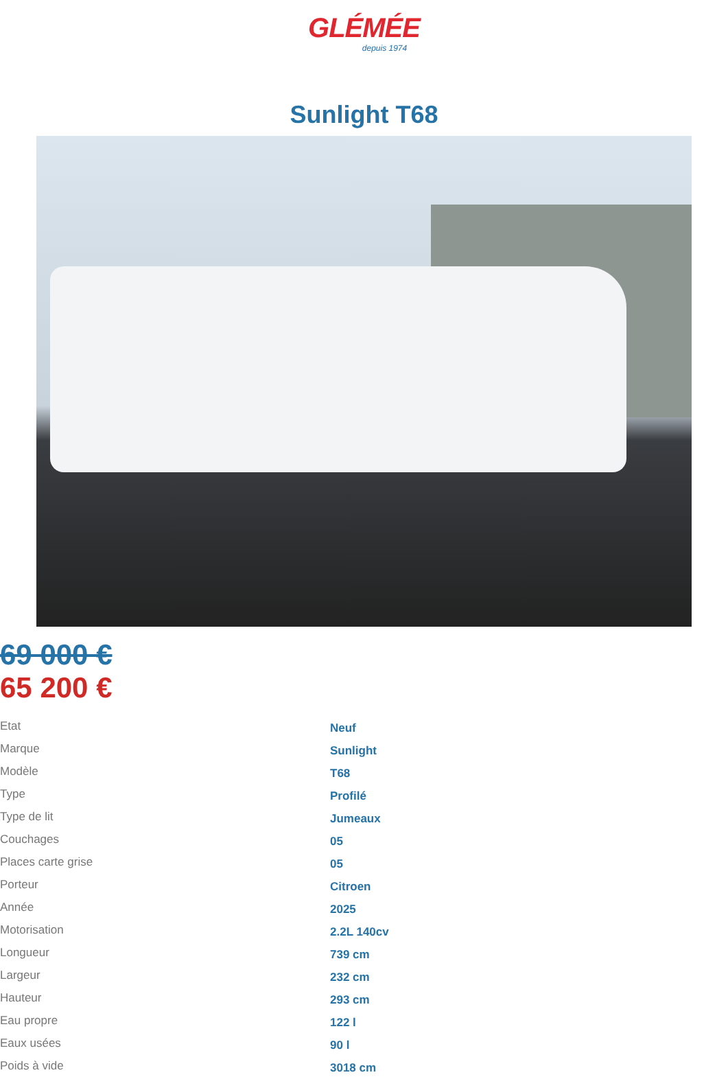GLÉMÉE
depuis 1974
Sunlight T68
69 000 €
65 200 €
| Etat | Neuf |
| Marque | Sunlight |
| Modèle | T68 |
| Type | Profilé |
| Type de lit | Jumeaux |
| Couchages | 05 |
| Places carte grise | 05 |
| Porteur | Citroen |
| Année | 2025 |
| Motorisation | 2.2L 140cv |
| Longueur | 739 cm |
| Largeur | 232 cm |
| Hauteur | 293 cm |
| Eau propre | 122 l |
| Eaux usées | 90 l |
| Poids à vide | 3018 cm |